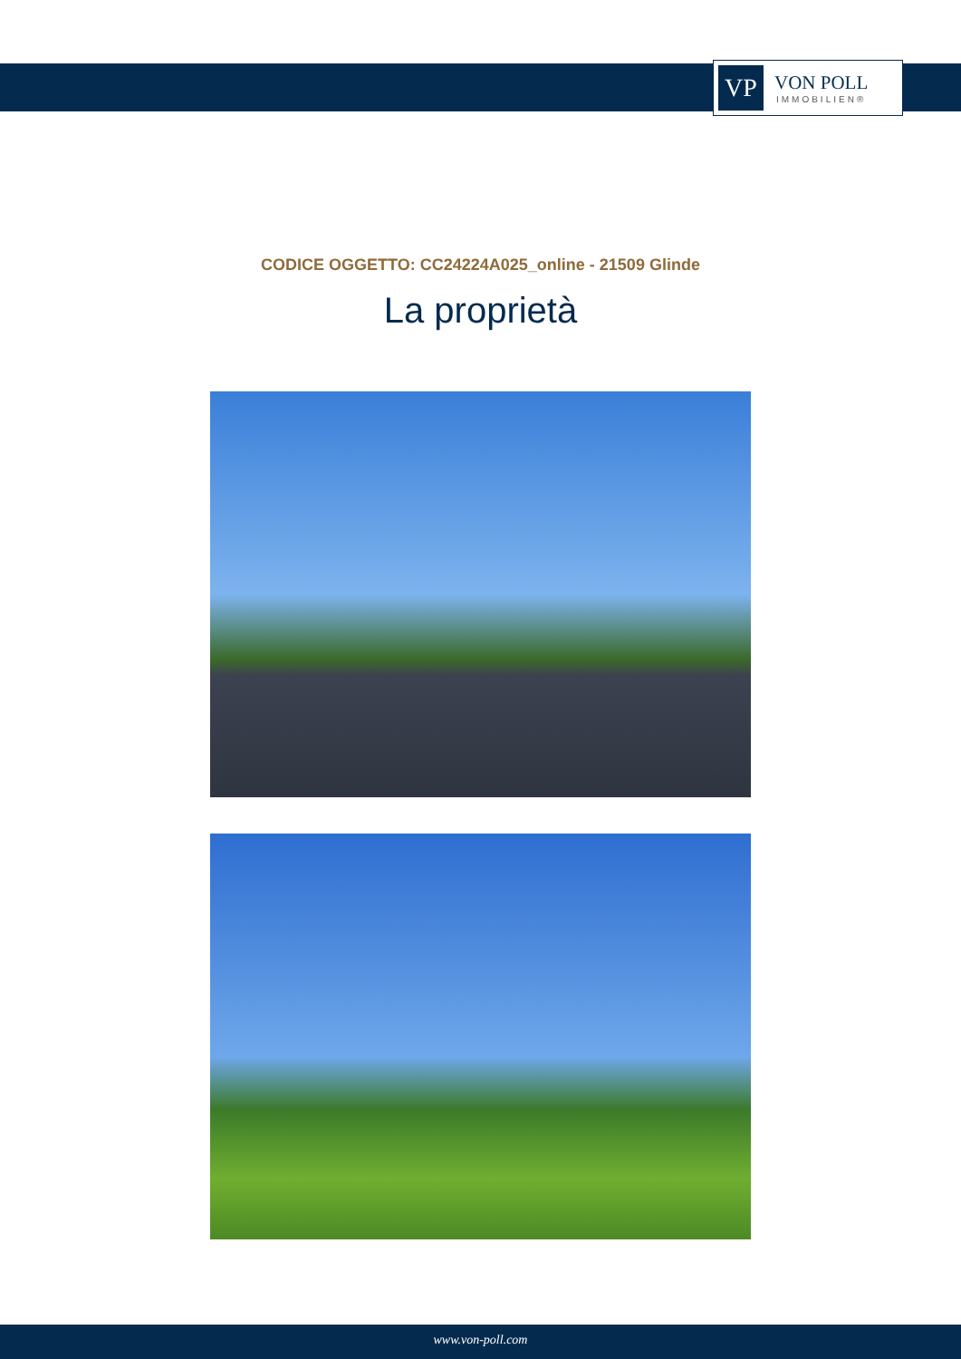VP
VON POLL
IMMOBILIEN®
CODICE OGGETTO: CC24224A025_online - 21509 Glinde
La proprietà
www.von-poll.com